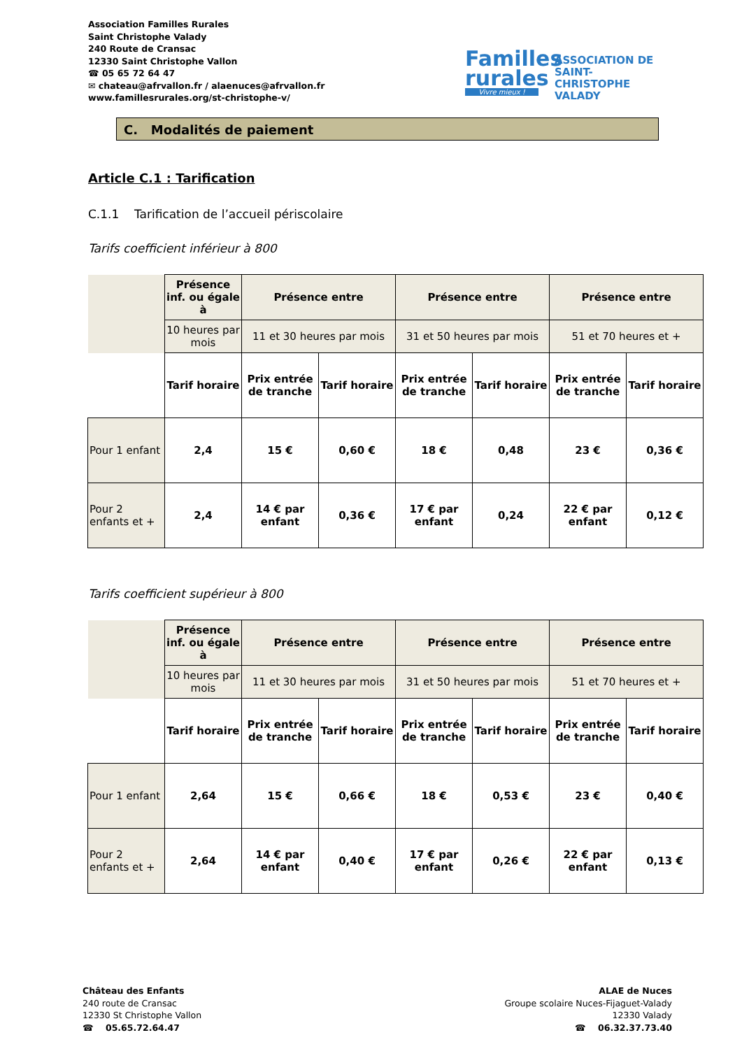Association Familles Rurales
Saint Christophe Valady
240 Route de Cransac
12330 Saint Christophe Vallon
☎ 05 65 72 64 47
✉ chateau@afrvallon.fr / alaenuces@afrvallon.fr
www.famillesrurales.org/st-christophe-v/
Familles
rurales
Vivre mieux !
ASSOCIATION DE
SAINT-CHRISTOPHE
VALADY
C. Modalités de paiement
Article C.1 : Tarification
C.1.1 Tarification de l’accueil périscolaire
Tarifs coefficient inférieur à 800
| | Présence inf. ou égale à | Présence entre | | Présence entre | | Présence entre | |
| | 10 heures par mois | 11 et 30 heures par mois | | 31 et 50 heures par mois | | 51 et 70 heures et + | |
| | Tarif horaire | Prix entrée de tranche | Tarif horaire | Prix entrée de tranche | Tarif horaire | Prix entrée de tranche | Tarif horaire |
| Pour 1 enfant | 2,4 | 15 € | 0,60 € | 18 € | 0,48 | 23 € | 0,36 € |
| Pour 2 enfants et + | 2,4 | 14 € par enfant | 0,36 € | 17 € par enfant | 0,24 | 22 € par enfant | 0,12 € |
Tarifs coefficient supérieur à 800
| | Présence inf. ou égale à | Présence entre | | Présence entre | | Présence entre | |
| | 10 heures par mois | 11 et 30 heures par mois | | 31 et 50 heures par mois | | 51 et 70 heures et + | |
| | Tarif horaire | Prix entrée de tranche | Tarif horaire | Prix entrée de tranche | Tarif horaire | Prix entrée de tranche | Tarif horaire |
| Pour 1 enfant | 2,64 | 15 € | 0,66 € | 18 € | 0,53 € | 23 € | 0,40 € |
| Pour 2 enfants et + | 2,64 | 14 € par enfant | 0,40 € | 17 € par enfant | 0,26 € | 22 € par enfant | 0,13 € |
Château des Enfants
240 route de Cransac
12330 St Christophe Vallon
☎ 05.65.72.64.47
ALAE de Nuces
Groupe scolaire Nuces-Fijaguet-Valady
12330 Valady
☎ 06.32.37.73.40